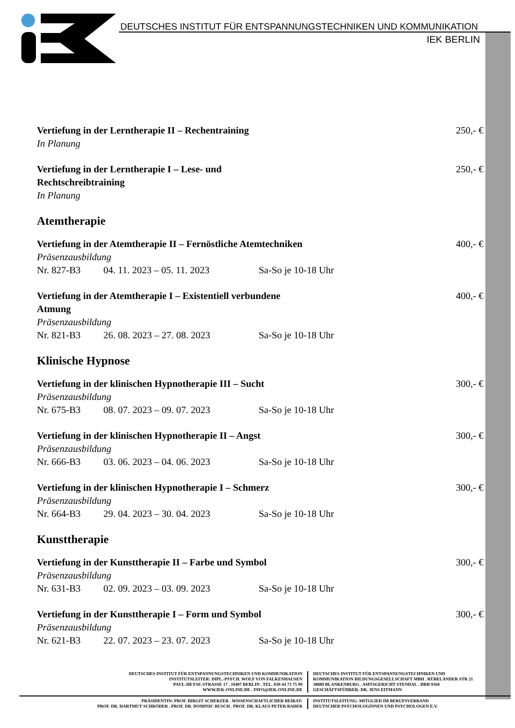DEUTSCHES INSTITUT FÜR ENTSPANNUNGSTECHNIKEN UND KOMMUNIKATION
IEK BERLIN
Vertiefung in der Lerntherapie II – Rechentraining 250,- €
In Planung
Vertiefung in der Lerntherapie I – Lese- und
Rechtschreibtraining 250,- €
In Planung
Atemtherapie
Vertiefung in der Atemtherapie II – Fernöstliche Atemtechniken 400,- €
Präsenzausbildung
Nr. 827-B3 04. 11. 2023 – 05. 11. 2023 Sa-So je 10-18 Uhr
Vertiefung in der Atemtherapie I – Existentiell verbundene
Atmung 400,- €
Präsenzausbildung
Nr. 821-B3 26. 08. 2023 – 27. 08. 2023 Sa-So je 10-18 Uhr
Klinische Hypnose
Vertiefung in der klinischen Hypnotherapie III – Sucht 300,- €
Präsenzausbildung
Nr. 675-B3 08. 07. 2023 – 09. 07. 2023 Sa-So je 10-18 Uhr
Vertiefung in der klinischen Hypnotherapie II – Angst 300,- €
Präsenzausbildung
Nr. 666-B3 03. 06. 2023 – 04. 06. 2023 Sa-So je 10-18 Uhr
Vertiefung in der klinischen Hypnotherapie I – Schmerz 300,- €
Präsenzausbildung
Nr. 664-B3 29. 04. 2023 – 30. 04. 2023 Sa-So je 10-18 Uhr
Kunsttherapie
Vertiefung in der Kunsttherapie II – Farbe und Symbol 300,- €
Präsenzausbildung
Nr. 631-B3 02. 09. 2023 – 03. 09. 2023 Sa-So je 10-18 Uhr
Vertiefung in der Kunsttherapie I – Form und Symbol 300,- €
Präsenzausbildung
Nr. 621-B3 22. 07. 2023 – 23. 07. 2023 Sa-So je 10-18 Uhr
DEUTSCHES INSTITUT FÜR ENTSPANNUNGSTECHNIKEN UND KOMMUNIKATION
INSTITUTSLEITER: DIPL.-PSYCH. WOLF VON FALKENHAUSEN
PAUL-HEYSE-STRASSE 17 . 10407 BERLIN . TEL. 030-44 73 75 99
WWW.IEK-ONLINE.DE . INFO@IEK-ONLINE.DE
DEUTSCHES INSTITUT FÜR ENTSPANNUNGSTECHNIKEN UND
KOMMUNIKATION BILDUNGSGESELLSCHAFT MBH . RÜBELÄNDER STR 21
38889 BLANKENBURG . AMTSGERICHT STENDAL . HRB 9360
GESCHÄFTSFÜHRER: DR. JENS EITMANN
PRÄSIDENTIN: PROF. BIRGIT SCHERZER . WISSENSCHAFTLICHER BEIRAT:
PROF. DR. HARTMUT SCHRÖDER . PROF. DR. DOMINIC BUSCH . PROF. DR. KLAUS PETER BADER
INSTITUTSLEITUNG: MITGLIED IM BERUFSVERBAND
DEUTSCHER PSYCHOLOGINNEN UND PSYCHOLOGEN E.V.